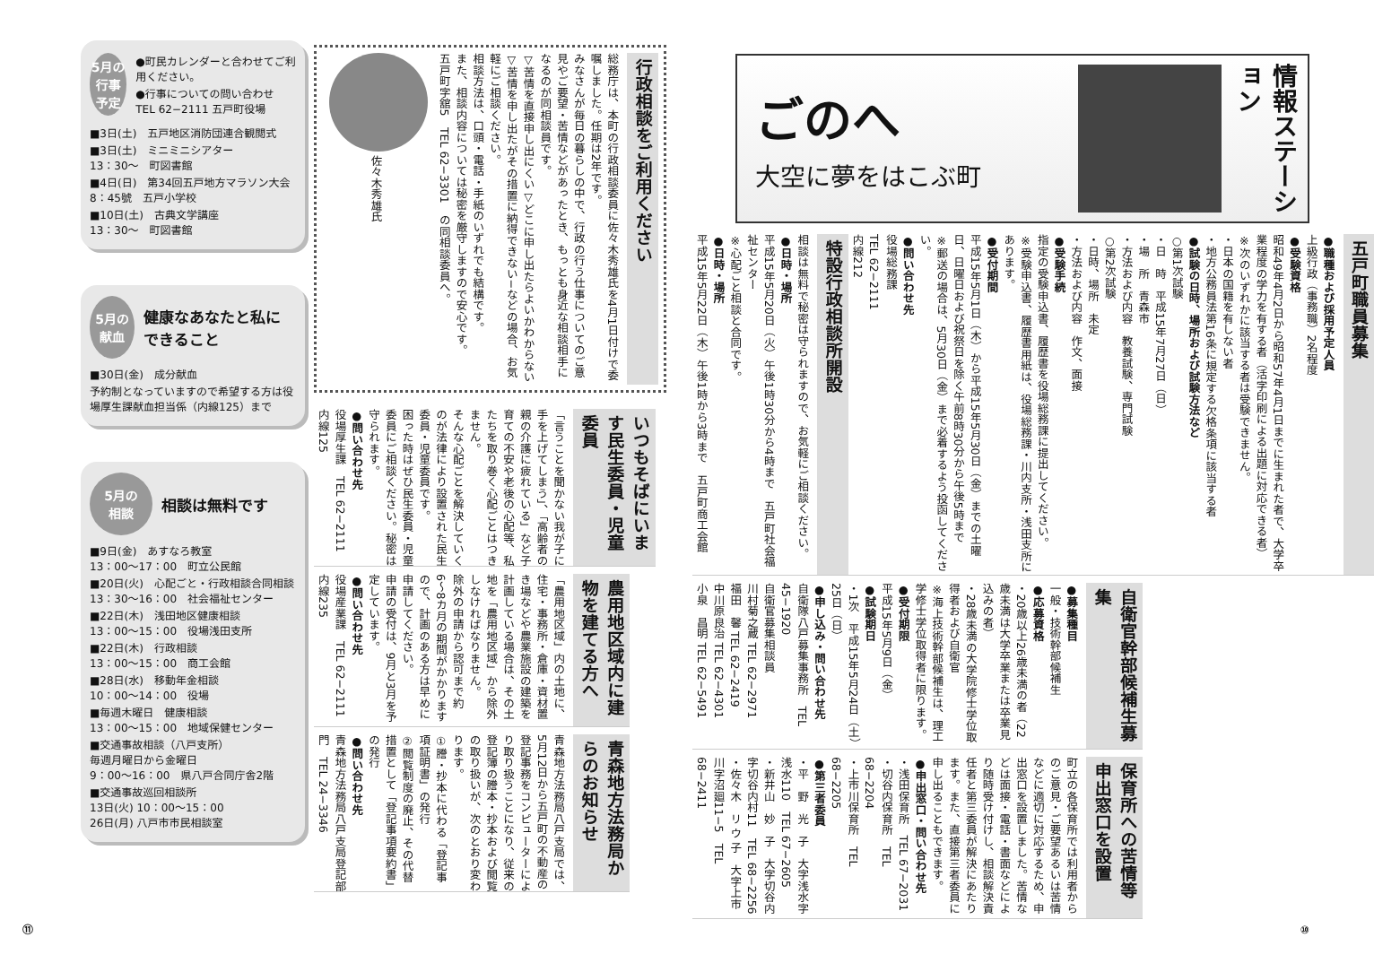ごのへ
大空に夢をはこぶ町
情報ステーション
五戸町職員募集
●職種および採用予定人員
上級行政（事務職）2名程度
●受験資格
昭和49年4月2日から昭和57年4月1日までに生まれた者で、大学卒業程度の学力を有する者（活字印刷による出題に対応できる者）
※次のいずれかに該当する者は受験できません。
・日本の国籍を有しない者
・地方公務員法第16条に規定する欠格条項に該当する者
●試験の日時、場所および試験方法など
○第1次試験
・日　時　平成15年7月27日（日）
・場　所　青森市
・方法および内容　教養試験、専門試験
○第2次試験
・日時、場所　未定
・方法および内容　作文、面接
●受験手続
指定の受験申込書、履歴書を役場総務課に提出してください。
※受験申込書、履歴書用紙は、役場総務課・川内支所・浅田支所にあります。
●受付期間
平成15年5月1日（木）から平成15年5月30日（金）までの土曜日、日曜日および祝祭日を除く午前8時30分から午後5時まで
※郵送の場合は、5月30日（金）まで必着するよう投函してください。
●問い合わせ先
役場総務課
TEL 62−2111
内線212
特設行政相談所開設
相談は無料で秘密は守られますので、お気軽にご相談ください。
●日時・場所
平成15年5月20日（火）午後1時30分から4時まで　五戸町社会福祉センター
※心配ごと相談と合同です。
●日時・場所
平成15年5月22日（木）午後1時から3時まで　五戸町商工会館
自衛官幹部候補生募集
●募集種目
一般・技術幹部候補生
●応募資格
・20歳以上26歳未満の者（22歳未満は大学卒業または卒業見込みの者）
・28歳未満の大学院修士学位取得者および自衛官
※海上技術幹部候補生は、理工学修士学位取得者に限ります。
●受付期限
平成15年5月9日（金）
●試験期日
・1次　平成15年5月24日（土）25日（日）
●申し込み・問い合わせ先
自衛隊八戸募集事務所　TEL 45−1920
自衛官募集相談員
川村菊之蔵 TEL 62−2971
福田　馨 TEL 62−2419
中川原良治 TEL 62−4301
小泉　昌明 TEL 62−5491
保育所への苦情等申出窓口を設置
町立の各保育所では利用者からのご意見・ご要望あるいは苦情などに適切に対応するため、申出窓口を設置しました。苦情などは面接・電話・書面などにより随時受け付けし、相談解決責任者と第三委員が解決にあたります。また、直接第三者委員に申し出ることもできます。
●申出窓口・問い合わせ先
・浅田保育所　TEL 67−2031
・切谷内保育所　TEL 68−2204
・上市川保育所　TEL 68−2205
●第三者委員
・平　野　光　子　大字浅水字浅水110　TEL 67−2605
・新井山　妙　子　大字切谷内字切谷内村11　TEL 68−2256
・佐々木　リ ウ 子　大字上市川字沼廻11−5　TEL 68−2411
⑩
行政相談をご利用ください
総務庁は、本町の行政相談委員に佐々木秀雄氏を4月1日付けで委嘱しました。任期は2年です。
みなさんが毎日の暮らしの中で、行政の行う仕事についてのご意見やご要望・苦情などがあったとき、もっとも身近な相談相手になるのが同相談員です。
▽苦情を直接申し出にくい▽どこに申し出たらよいかわからない▽苦情を申し出たがその措置に納得できない−などの場合、お気軽にご相談ください。
相談方法は、口頭・電話・手紙のいずれでも結構です。
また、相談内容については秘密を厳守しますので安心です。
五戸町字舘5　TEL 62−3301　の同相談委員へ。
佐々木秀雄氏
いつもそばにいます民生委員・児童委員
「言うことを聞かない我が子に手を上げてしまう」、「高齢者の親の介護に疲れている」など子育ての不安や老後の心配等、私たちを取り巻く心配ごとはつきません。
そんな心配ごとを解決していくのが法律により設置された民生委員・児童委員です。
困った時はぜひ民生委員・児童委員にご相談ください。秘密は守られます。
●問い合わせ先
役場厚生課　TEL 62−2111　内線125
農用地区域内に建物を建てる方へ
「農用地区域」内の土地に、住宅・事務所・倉庫・資材置き場などや農業施設の建築を計画している場合は、その土地を「農用地区域」から除外しなければなりません。
除外の申請から認可まで約6〜8カ月の期間がかかりますので、計画のある方は早めに申請してください。
申請の受付は、9月と3月を予定しています。
●問い合わせ先
役場産業課　TEL 62−2111　内線235
青森地方法務局からのお知らせ
青森地方法務局八戸支局では、5月12日から五戸町の不動産の登記事務をコンピューターにより取り扱うことになり、従来の登記簿の謄本・抄本および閲覧の取り扱いが、次のとおり変わります。
①謄・抄本に代わる「登記事項証明書」の発行
②閲覧制度の廃止、その代替措置として「登記事項要約書」の発行
●問い合わせ先
青森地方法務局八戸支局登記部門　TEL 24−3346
5月の
行事予定
●町民カレンダーと合わせてご利用ください。
●行事についての問い合わせ TEL 62−2111 五戸町役場
■3日(土)　五戸地区消防団連合観閲式
■3日(土)　ミニミニシアター
13：30〜　町図書館
■4日(日)　第34回五戸地方マラソン大会
8：45號　五戸小学校
■10日(土)　古典文学講座
13：30〜　町図書館
5月の
献血
健康なあなたと私にできること
■30日(金)　成分献血
予約制となっていますので希望する方は役場厚生課献血担当係（内線125）まで
5月の
相談
相談は無料です
■9日(金)　あすなろ教室
13：00〜17：00　町立公民館
■20日(火)　心配ごと・行政相談合同相談
13：30〜16：00　社会福祉センター
■22日(木)　浅田地区健康相談
13：00〜15：00　役場浅田支所
■22日(木)　行政相談
13：00〜15：00　商工会館
■28日(水)　移動年金相談
10：00〜14：00　役場
■毎週木曜日　健康相談
13：00〜15：00　地域保健センター
■交通事故相談（八戸支所）
毎週月曜日から金曜日
9：00〜16：00　県八戸合同庁舎2階
■交通事故巡回相談所
13日(火) 10：00〜15：00
26日(月) 八戸市市民相談室
⑪